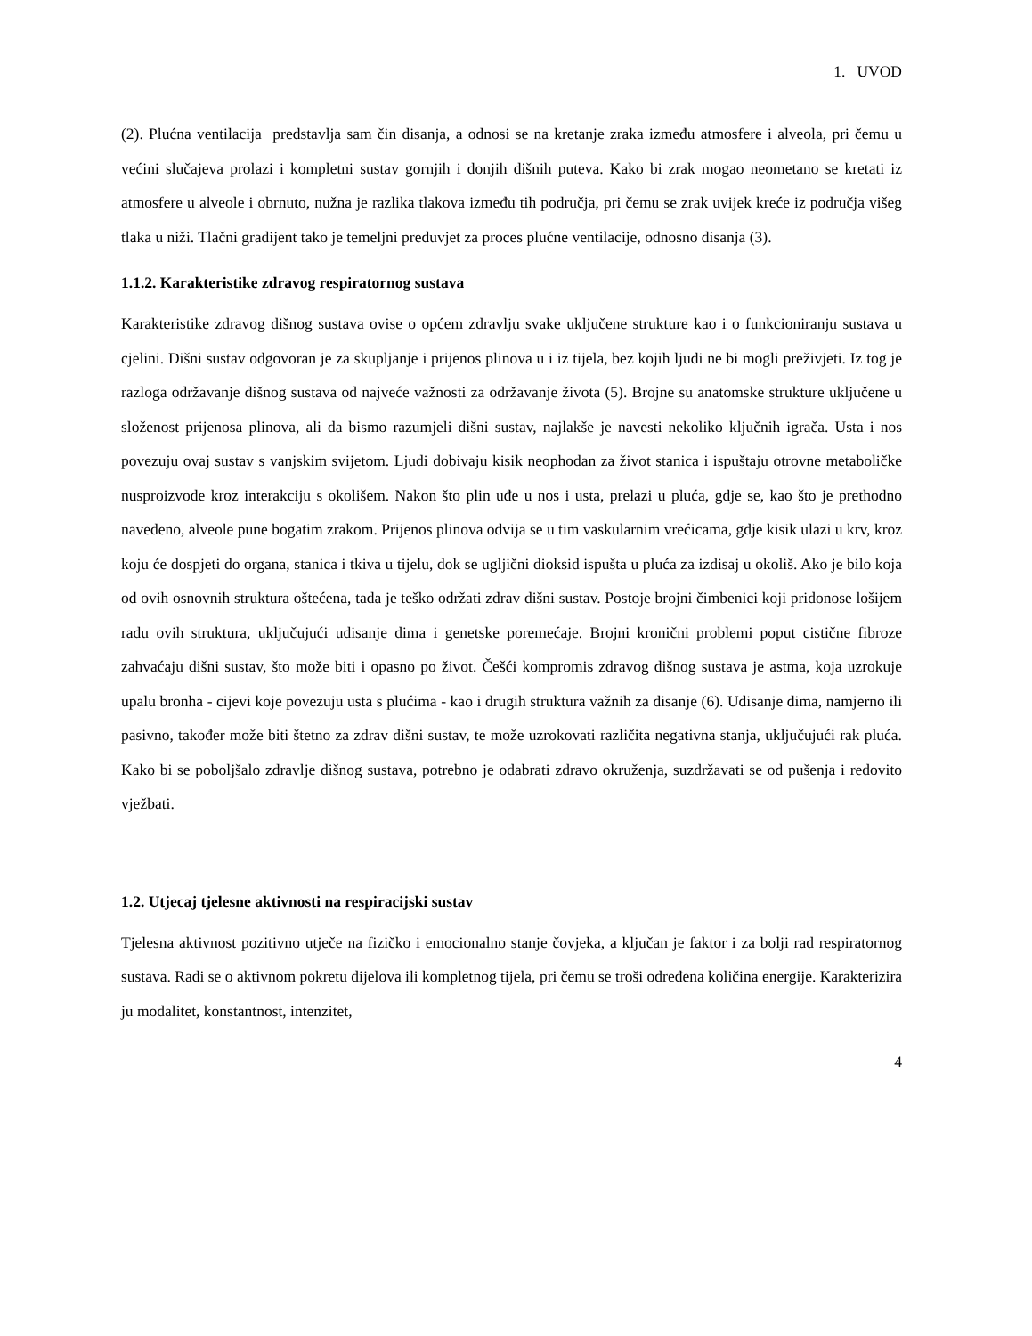1. UVOD
(2). Plućna ventilacija predstavlja sam čin disanja, a odnosi se na kretanje zraka između atmosfere i alveola, pri čemu u većini slučajeva prolazi i kompletni sustav gornjih i donjih dišnih puteva. Kako bi zrak mogao neometano se kretati iz atmosfere u alveole i obrnuto, nužna je razlika tlakova između tih područja, pri čemu se zrak uvijek kreće iz područja višeg tlaka u niži. Tlačni gradijent tako je temeljni preduvjet za proces plućne ventilacije, odnosno disanja (3).
1.1.2. Karakteristike zdravog respiratornog sustava
Karakteristike zdravog dišnog sustava ovise o općem zdravlju svake uključene strukture kao i o funkcioniranju sustava u cjelini. Dišni sustav odgovoran je za skupljanje i prijenos plinova u i iz tijela, bez kojih ljudi ne bi mogli preživjeti. Iz tog je razloga održavanje dišnog sustava od najveće važnosti za održavanje života (5). Brojne su anatomske strukture uključene u složenost prijenosa plinova, ali da bismo razumjeli dišni sustav, najlakše je navesti nekoliko ključnih igrača. Usta i nos povezuju ovaj sustav s vanjskim svijetom. Ljudi dobivaju kisik neophodan za život stanica i ispuštaju otrovne metaboličke nusproizvode kroz interakciju s okolišem. Nakon što plin uđe u nos i usta, prelazi u pluća, gdje se, kao što je prethodno navedeno, alveole pune bogatim zrakom. Prijenos plinova odvija se u tim vaskularnim vrećicama, gdje kisik ulazi u krv, kroz koju će dospjeti do organa, stanica i tkiva u tijelu, dok se ugljični dioksid ispušta u pluća za izdisaj u okoliš. Ako je bilo koja od ovih osnovnih struktura oštećena, tada je teško održati zdrav dišni sustav. Postoje brojni čimbenici koji pridonose lošijem radu ovih struktura, uključujući udisanje dima i genetske poremećaje. Brojni kronični problemi poput cistične fibroze zahvaćaju dišni sustav, što može biti i opasno po život. Češći kompromis zdravog dišnog sustava je astma, koja uzrokuje upalu bronha - cijevi koje povezuju usta s plućima - kao i drugih struktura važnih za disanje (6). Udisanje dima, namjerno ili pasivno, također može biti štetno za zdrav dišni sustav, te može uzrokovati različita negativna stanja, uključujući rak pluća. Kako bi se poboljšalo zdravlje dišnog sustava, potrebno je odabrati zdravo okruženja, suzdržavati se od pušenja i redovito vježbati.
1.2. Utjecaj tjelesne aktivnosti na respiracijski sustav
Tjelesna aktivnost pozitivno utječe na fizičko i emocionalno stanje čovjeka, a ključan je faktor i za bolji rad respiratornog sustava. Radi se o aktivnom pokretu dijelova ili kompletnog tijela, pri čemu se troši određena količina energije. Karakterizira ju modalitet, konstantnost, intenzitet,
4